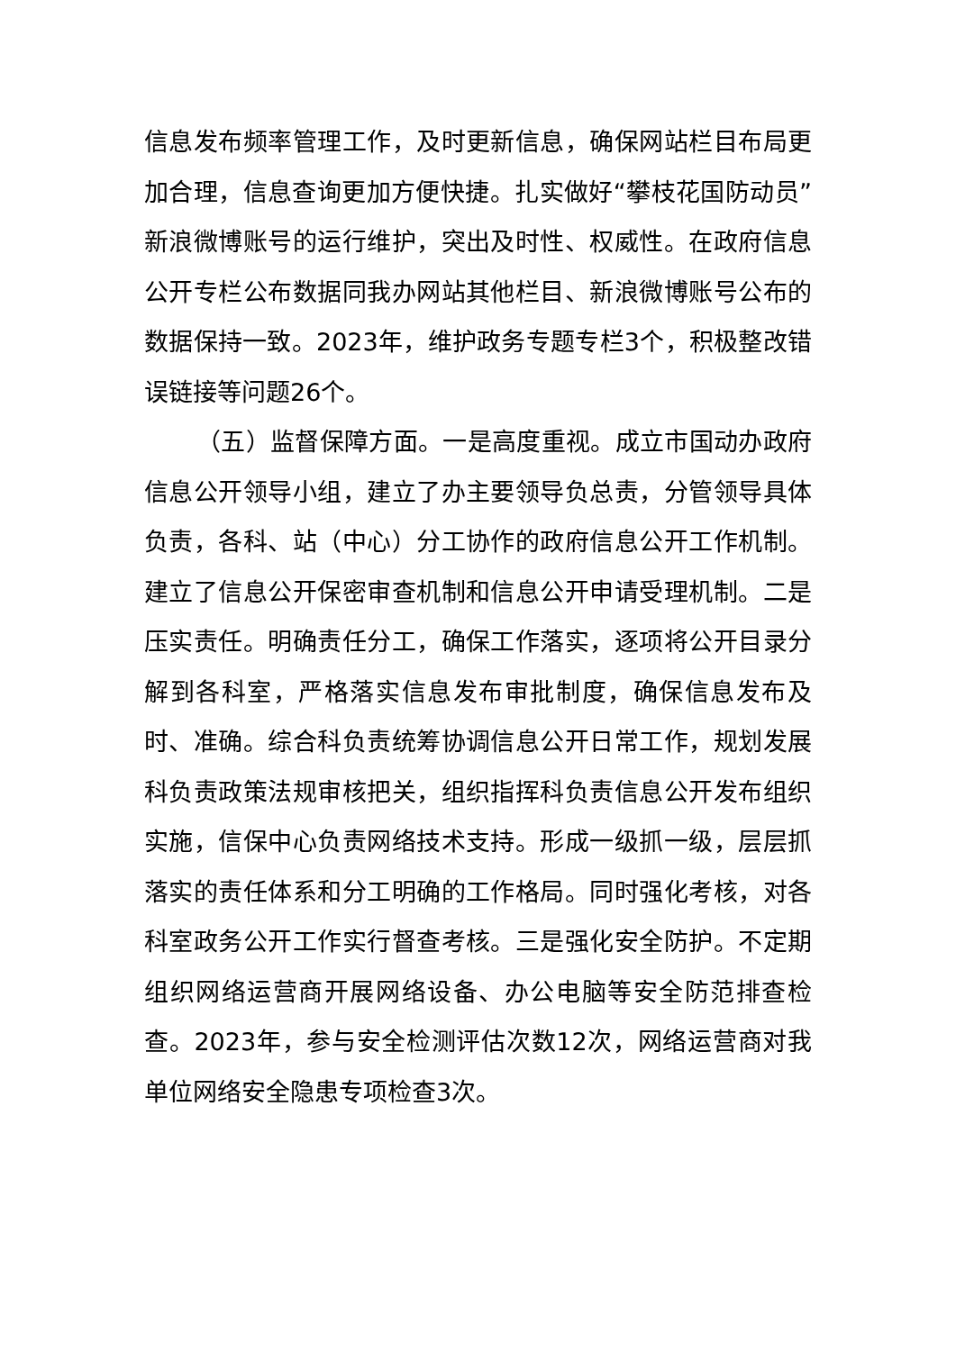信息发布频率管理工作，及时更新信息，确保网站栏目布局更加合理，信息查询更加方便快捷。扎实做好“攀枝花国防动员”新浪微博账号的运行维护，突出及时性、权威性。在政府信息公开专栏公布数据同我办网站其他栏目、新浪微博账号公布的数据保持一致。2023年，维护政务专题专栏3个，积极整改错误链接等问题26个。
（五）监督保障方面。一是高度重视。成立市国动办政府信息公开领导小组，建立了办主要领导负总责，分管领导具体负责，各科、站（中心）分工协作的政府信息公开工作机制。建立了信息公开保密审查机制和信息公开申请受理机制。二是压实责任。明确责任分工，确保工作落实，逐项将公开目录分解到各科室，严格落实信息发布审批制度，确保信息发布及时、准确。综合科负责统筹协调信息公开日常工作，规划发展科负责政策法规审核把关，组织指挥科负责信息公开发布组织实施，信保中心负责网络技术支持。形成一级抓一级，层层抓落实的责任体系和分工明确的工作格局。同时强化考核，对各科室政务公开工作实行督查考核。三是强化安全防护。不定期组织网络运营商开展网络设备、办公电脑等安全防范排查检查。2023年，参与安全检测评估次数12次，网络运营商对我单位网络安全隐患专项检查3次。